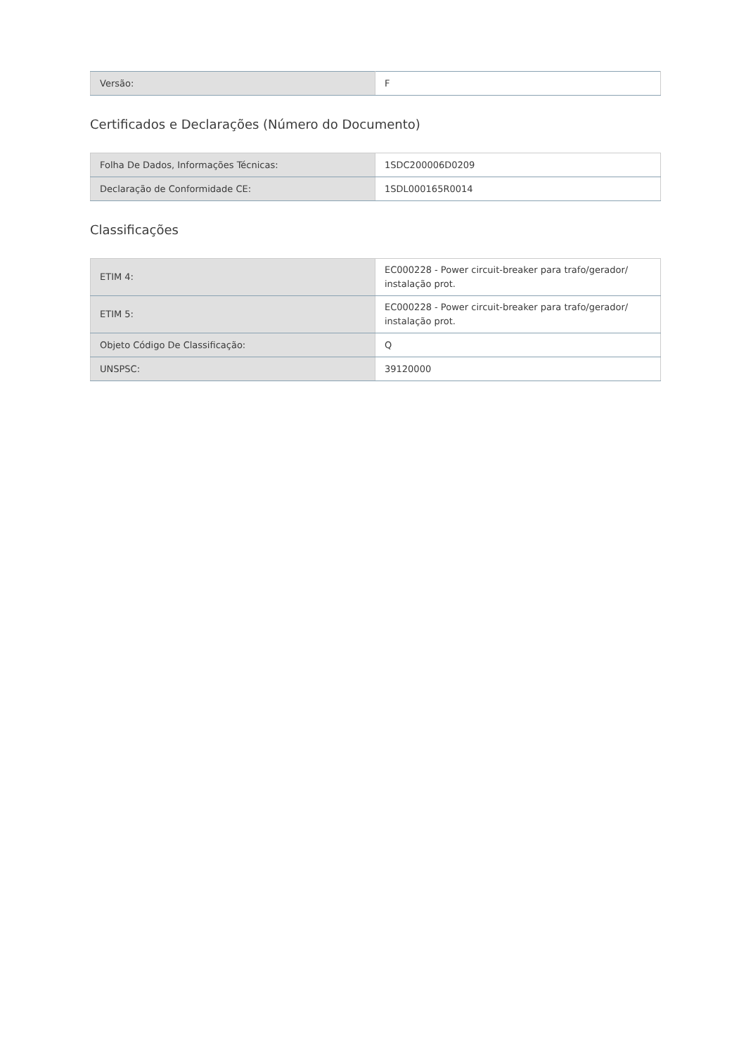| Versão: | F |
Certificados e Declarações (Número do Documento)
| Folha De Dados, Informações Técnicas: | 1SDC200006D0209 |
| Declaração de Conformidade CE: | 1SDL000165R0014 |
Classificações
| ETIM 4: | EC000228 - Power circuit-breaker para trafo/gerador/ instalação prot. |
| ETIM 5: | EC000228 - Power circuit-breaker para trafo/gerador/ instalação prot. |
| Objeto Código De Classificação: | Q |
| UNSPSC: | 39120000 |